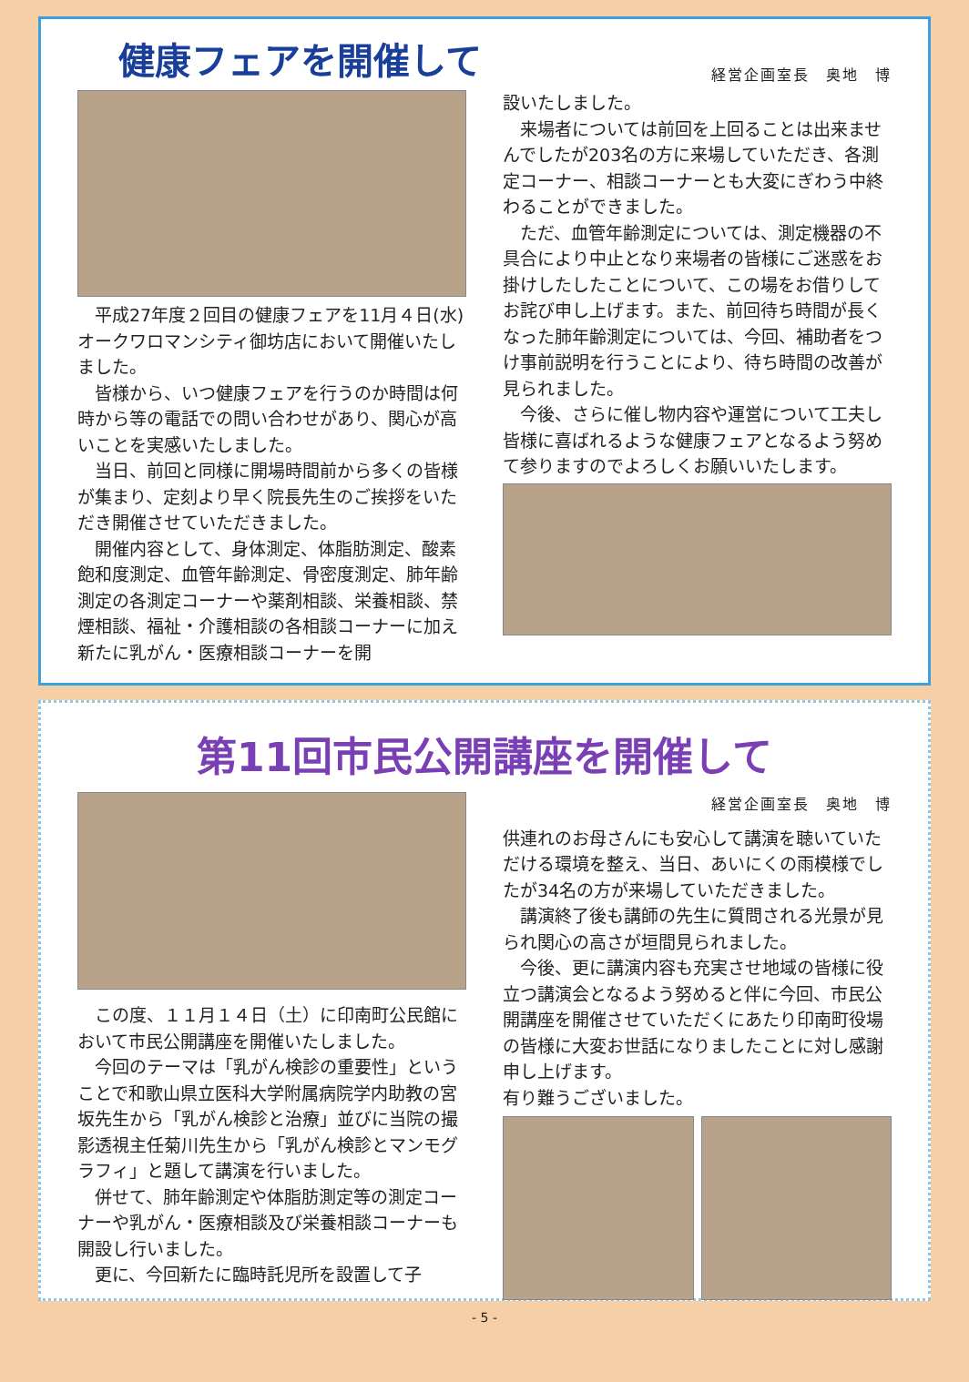健康フェアを開催して
経営企画室長　奥地　博
平成27年度２回目の健康フェアを11月４日(水)オークワロマンシティ御坊店において開催いたしました。
皆様から、いつ健康フェアを行うのか時間は何時から等の電話での問い合わせがあり、関心が高いことを実感いたしました。
当日、前回と同様に開場時間前から多くの皆様が集まり、定刻より早く院長先生のご挨拶をいただき開催させていただきました。
開催内容として、身体測定、体脂肪測定、酸素飽和度測定、血管年齢測定、骨密度測定、肺年齢測定の各測定コーナーや薬剤相談、栄養相談、禁煙相談、福祉・介護相談の各相談コーナーに加え新たに乳がん・医療相談コーナーを開
設いたしました。
来場者については前回を上回ることは出来ませんでしたが203名の方に来場していただき、各測定コーナー、相談コーナーとも大変にぎわう中終わることができました。
ただ、血管年齢測定については、測定機器の不具合により中止となり来場者の皆様にご迷惑をお掛けしたしたことについて、この場をお借りしてお詫び申し上げます。また、前回待ち時間が長くなった肺年齢測定については、今回、補助者をつけ事前説明を行うことにより、待ち時間の改善が見られました。
今後、さらに催し物内容や運営について工夫し皆様に喜ばれるような健康フェアとなるよう努めて参りますのでよろしくお願いいたします。
第11回市民公開講座を開催して
この度、１１月１４日（土）に印南町公民館において市民公開講座を開催いたしました。
今回のテーマは「乳がん検診の重要性」ということで和歌山県立医科大学附属病院学内助教の宮坂先生から「乳がん検診と治療」並びに当院の撮影透視主任菊川先生から「乳がん検診とマンモグラフィ」と題して講演を行いました。
併せて、肺年齢測定や体脂肪測定等の測定コーナーや乳がん・医療相談及び栄養相談コーナーも開設し行いました。
更に、今回新たに臨時託児所を設置して子
経営企画室長　奥地　博
供連れのお母さんにも安心して講演を聴いていただける環境を整え、当日、あいにくの雨模様でしたが34名の方が来場していただきました。
講演終了後も講師の先生に質問される光景が見られ関心の高さが垣間見られました。
今後、更に講演内容も充実させ地域の皆様に役立つ講演会となるよう努めると伴に今回、市民公開講座を開催させていただくにあたり印南町役場の皆様に大変お世話になりましたことに対し感謝申し上げます。
有り難うございました。
- 5 -